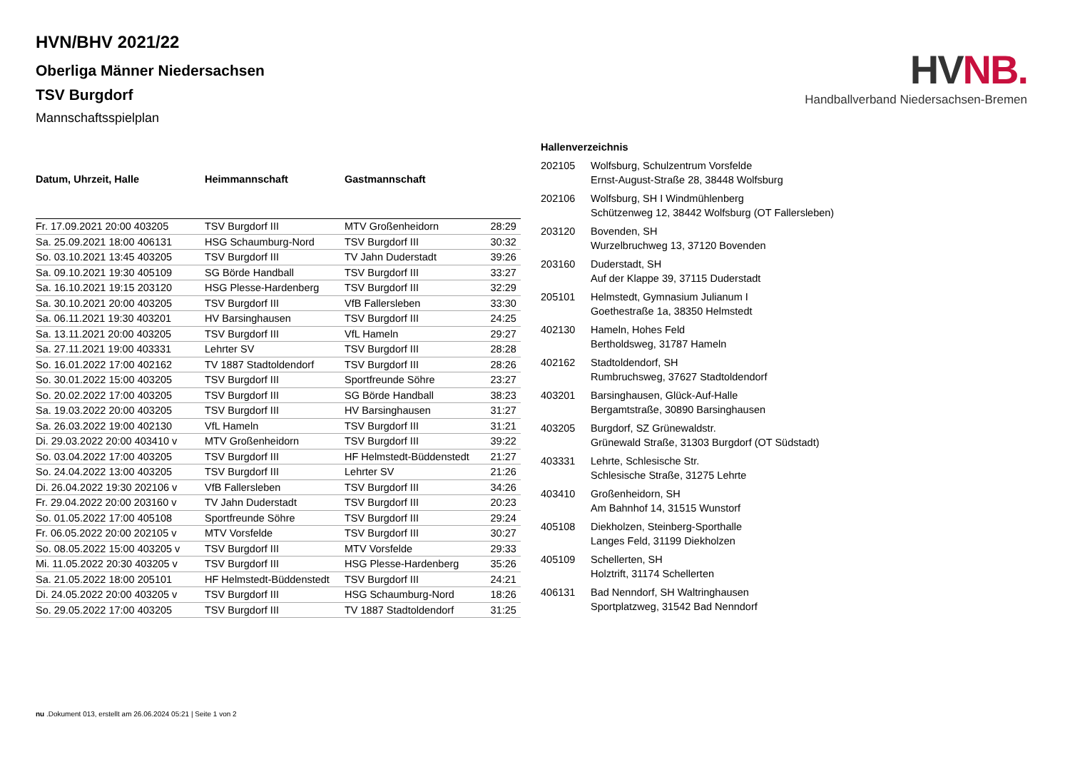HV NB.
Handballverband Niedersachsen-Bremen
HVN/BHV 2021/22
Oberliga Männer Niedersachsen
TSV Burgdorf
Mannschaftsspielplan
| Datum, Uhrzeit, Halle | Heimmannschaft | Gastmannschaft | |
| --- | --- | --- | --- |
| Fr. 17.09.2021 20:00 403205 | TSV Burgdorf III | MTV Großenheidorn | 28:29 |
| Sa. 25.09.2021 18:00 406131 | HSG Schaumburg-Nord | TSV Burgdorf III | 30:32 |
| So. 03.10.2021 13:45 403205 | TSV Burgdorf III | TV Jahn Duderstadt | 39:26 |
| Sa. 09.10.2021 19:30 405109 | SG Börde Handball | TSV Burgdorf III | 33:27 |
| Sa. 16.10.2021 19:15 203120 | HSG Plesse-Hardenberg | TSV Burgdorf III | 32:29 |
| Sa. 30.10.2021 20:00 403205 | TSV Burgdorf III | VfB Fallersleben | 33:30 |
| Sa. 06.11.2021 19:30 403201 | HV Barsinghausen | TSV Burgdorf III | 24:25 |
| Sa. 13.11.2021 20:00 403205 | TSV Burgdorf III | VfL Hameln | 29:27 |
| Sa. 27.11.2021 19:00 403331 | Lehrter SV | TSV Burgdorf III | 28:28 |
| So. 16.01.2022 17:00 402162 | TV 1887 Stadtoldendorf | TSV Burgdorf III | 28:26 |
| So. 30.01.2022 15:00 403205 | TSV Burgdorf III | Sportfreunde Söhre | 23:27 |
| So. 20.02.2022 17:00 403205 | TSV Burgdorf III | SG Börde Handball | 38:23 |
| Sa. 19.03.2022 20:00 403205 | TSV Burgdorf III | HV Barsinghausen | 31:27 |
| Sa. 26.03.2022 19:00 402130 | VfL Hameln | TSV Burgdorf III | 31:21 |
| Di. 29.03.2022 20:00 403410 v | MTV Großenheidorn | TSV Burgdorf III | 39:22 |
| So. 03.04.2022 17:00 403205 | TSV Burgdorf III | HF Helmstedt-Büddenstedt | 21:27 |
| So. 24.04.2022 13:00 403205 | TSV Burgdorf III | Lehrter SV | 21:26 |
| Di. 26.04.2022 19:30 202106 v | VfB Fallersleben | TSV Burgdorf III | 34:26 |
| Fr. 29.04.2022 20:00 203160 v | TV Jahn Duderstadt | TSV Burgdorf III | 20:23 |
| So. 01.05.2022 17:00 405108 | Sportfreunde Söhre | TSV Burgdorf III | 29:24 |
| Fr. 06.05.2022 20:00 202105 v | MTV Vorsfelde | TSV Burgdorf III | 30:27 |
| So. 08.05.2022 15:00 403205 v | TSV Burgdorf III | MTV Vorsfelde | 29:33 |
| Mi. 11.05.2022 20:30 403205 v | TSV Burgdorf III | HSG Plesse-Hardenberg | 35:26 |
| Sa. 21.05.2022 18:00 205101 | HF Helmstedt-Büddenstedt | TSV Burgdorf III | 24:21 |
| Di. 24.05.2022 20:00 403205 v | TSV Burgdorf III | HSG Schaumburg-Nord | 18:26 |
| So. 29.05.2022 17:00 403205 | TSV Burgdorf III | TV 1887 Stadtoldendorf | 31:25 |
Hallenverzeichnis
| 202105 | Wolfsburg, Schulzentrum Vorsfelde Ernst-August-Straße 28, 38448 Wolfsburg |
| 202106 | Wolfsburg, SH I Windmühlenberg Schützenweg 12, 38442 Wolfsburg (OT Fallersleben) |
| 203120 | Bovenden, SH Wurzelbruchweg 13, 37120 Bovenden |
| 203160 | Duderstadt, SH Auf der Klappe 39, 37115 Duderstadt |
| 205101 | Helmstedt, Gymnasium Julianum I Goethestraße 1a, 38350 Helmstedt |
| 402130 | Hameln, Hohes Feld Bertholdsweg, 31787 Hameln |
| 402162 | Stadtoldendorf, SH Rumbruchsweg, 37627 Stadtoldendorf |
| 403201 | Barsinghausen, Glück-Auf-Halle Bergamtstraße, 30890 Barsinghausen |
| 403205 | Burgdorf, SZ Grünewaldstr. Grünewald Straße, 31303 Burgdorf (OT Südstadt) |
| 403331 | Lehrte, Schlesische Str. Schlesische Straße, 31275 Lehrte |
| 403410 | Großenheidorn, SH Am Bahnhof 14, 31515 Wunstorf |
| 405108 | Diekholzen, Steinberg-Sporthalle Langes Feld, 31199 Diekholzen |
| 405109 | Schellerten, SH Holztrift, 31174 Schellerten |
| 406131 | Bad Nenndorf, SH Waltringhausen Sportplatzweg, 31542 Bad Nenndorf |
nu .Dokument 013, erstellt am 26.06.2024 05:21 | Seite 1 von 2